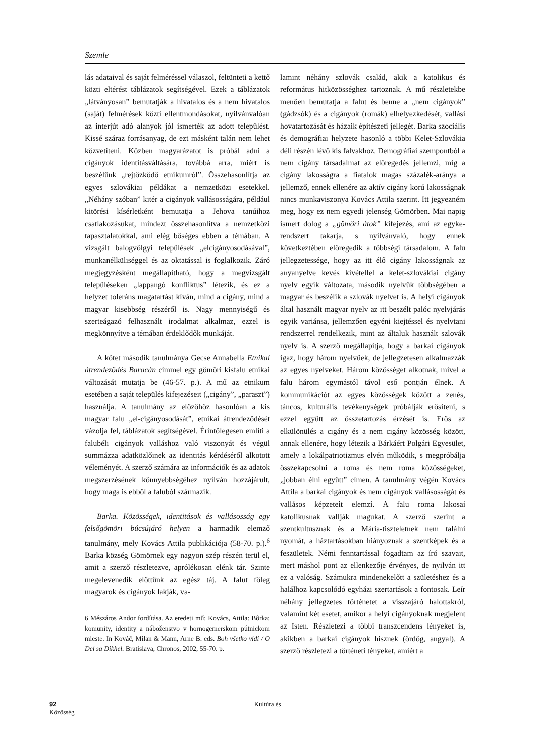Szemle
lás adataival és saját felméréssel válaszol, feltünteti a kettő közti eltérést táblázatok segítségével. Ezek a táblázatok „látványosan” bemutatják a hivatalos és a nem hivatalos (saját) felmérések közti ellentmondásokat, nyilvánvalóan az interjút adó alanyok jól ismerték az adott települést. Kissé száraz forrásanyag, de ezt másként talán nem lehet közvetíteni. Közben magyarázatot is próbál adni a cigányok identitásváltására, továbbá arra, miért is beszélünk „rejtőzködő etnikumról”. Összehasonlítja az egyes szlovákiai példákat a nemzetközi esetekkel. „Néhány szóban” kitér a cigányok vallásosságára, például kitörési kísérletként bemutatja a Jehova tanúihoz csatlakozásukat, mindezt összehasonlítva a nemzetközi tapasztalatokkal, ami elég bőséges ebben a témában. A vizsgált balogvölgyi települések „elcigányosodásával”, munkanélküliséggel és az oktatással is foglalkozik. Záró megjegyzésként megállapítható, hogy a megvizsgált településeken „lappangó konfliktus” létezik, és ez a helyzet toleráns magatartást kíván, mind a cigány, mind a magyar kisebbség részéről is. Nagy mennyiségű és szerteágazó felhasznált irodalmat alkalmaz, ezzel is megkönnyítve a témában érdeklődők munkáját.
A kötet második tanulmánya Gecse Annabella Etnikai átrendeződés Baracán címmel egy gömöri kisfalu etnikai változását mutatja be (46-57. p.). A mű az etnikum esetében a saját település kifejezéseit („cigány”, „paraszt”) használja. A tanulmány az előzőhöz hasonlóan a kis magyar falu „el-cigányosodását”, etnikai átrendeződését vázolja fel, táblázatok segítségével. Érintőlegesen említi a falubéli cigányok valláshoz való viszonyát és végül summázza adatközlőinek az identitás kérdéséről alkotott véleményét. A szerző számára az információk és az adatok megszerzésének könnyebbségéhez nyilván hozzájárult, hogy maga is ebből a faluból származik.
Barka. Közösségek, identitások és vallásosság egy felsőgömöri búcsújáró helyen a harmadik elemző tanulmány, mely Kovács Attila publikációja (58-70. p.).<sup>6</sup> Barka község Gömörnek egy nagyon szép részén terül el, amit a szerző részletezve, aprólékosan elénk tár. Szinte megelevenedik előttünk az egész táj. A falut főleg magyarok és cigányok lakják, va-
6 Mészáros Andor fordítása. Az eredeti mű: Kovács, Attila: Bôrka: komunity, identity a náboženstvo v hornogemerskom pútnickom mieste. In Kováč, Milan & Mann, Arne B. eds. Boh všetko vidí / O Del sa Dikhel. Bratislava, Chronos, 2002, 55-70. p.
lamint néhány szlovák család, akik a katolikus és református hitközösséghez tartoznak. A mű részletekbe menően bemutatja a falut és benne a „nem cigányok” (gádzsók) és a cigányok (romák) elhelyezkedését, vallási hovatartozását és házaik építészeti jellegét. Barka szociális és demográfiai helyzete hasonló a többi Kelet-Szlovákia déli részén lévő kis falvakhoz. Demográfiai szempontból a nem cigány társadalmat az elöregedés jellemzi, míg a cigány lakosságra a fiatalok magas százalék-aránya a jellemző, ennek ellenére az aktív cigány korú lakosságnak nincs munkaviszonya Kovács Attila szerint. Itt jegyezném meg, hogy ez nem egyedi jelenség Gömörben. Mai napig ismert dolog a „gömöri átok” kifejezés, ami az egyke-rendszert takarja, s nyilvánvaló, hogy ennek következtében elöregedik a többségi társadalom. A falu jellegzetessége, hogy az itt élő cigány lakosságnak az anyanyelve kevés kivétellel a kelet-szlovákiai cigány nyelv egyik változata, második nyelvük többségében a magyar és beszélik a szlovák nyelvet is. A helyi cigányok által használt magyar nyelv az itt beszélt palóc nyelvjárás egyik variánsa, jellemzően egyéni kiejtéssel és nyelvtani rendszerrel rendelkezik, mint az általuk használt szlovák nyelv is. A szerző megállapítja, hogy a barkai cigányok igaz, hogy három nyelvűek, de jellegzetesen alkalmazzák az egyes nyelveket. Három közösséget alkotnak, mivel a falu három egymástól távol eső pontján élnek. A kommunikációt az egyes közösségek között a zenés, táncos, kulturális tevékenységek próbálják erősíteni, s ezzel együtt az összetartozás érzését is. Erős az elkülönülés a cigány és a nem cigány közösség között, annak ellenére, hogy létezik a Bárkáért Polgári Egyesület, amely a lokálpatriotizmus elvén működik, s megpróbálja összekapcsolni a roma és nem roma közösségeket, „jobban élni együtt” címen. A tanulmány végén Kovács Attila a barkai cigányok és nem cigányok vallásosságát és vallásos képzeteit elemzi. A falu roma lakosai katolikusnak vallják magukat. A szerző szerint a szentkultusznak és a Mária-tiszteletnek nem találni nyomát, a háztartásokban hiányoznak a szentképek és a feszületek. Némi fenntartással fogadtam az író szavait, mert máshol pont az ellenkezője érvényes, de nyilván itt ez a valóság. Számukra mindenekelőtt a születéshez és a halálhoz kapcsolódó egyházi szertartások a fontosak. Leír néhány jellegzetes történetet a visszajáró halottakról, valamint két esetet, amikor a helyi cigányoknak megjelent az Isten. Részletezi a többi transzcendens lényeket is, akikben a barkai cigányok hisznek (ördög, angyal). A szerző részletezi a történeti tényeket, amiért a
92 Kultúra és Közösség